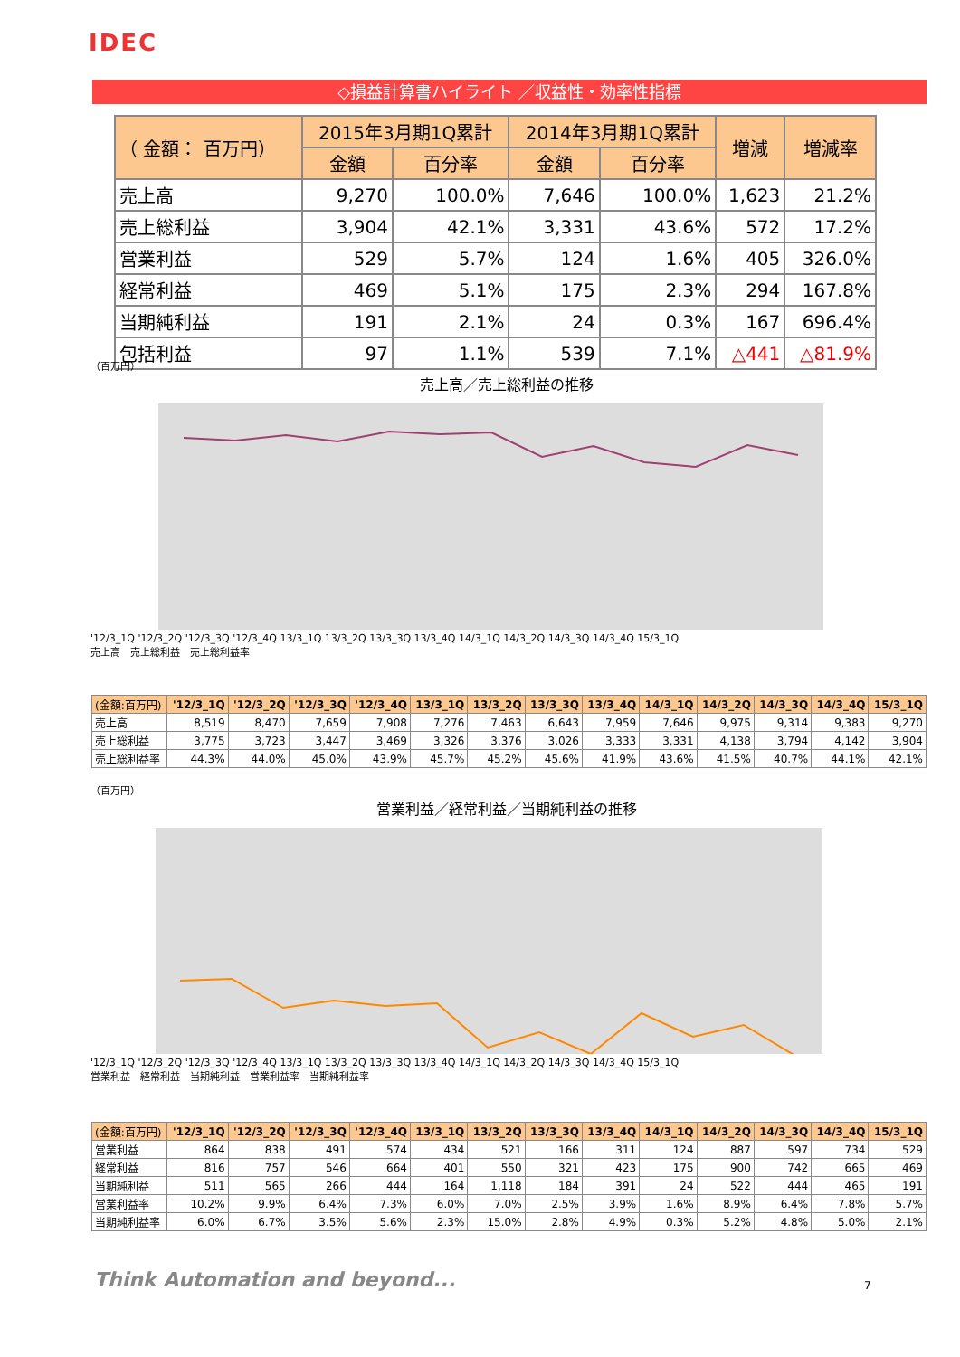IDEC
◇損益計算書ハイライト ／収益性・効率性指標
| （ 金額： 百万円） | 2015年3月期1Q累計 | | 2014年3月期1Q累計 | | 増減 | 増減率 |
| --- | --- | --- | --- | --- | --- | --- |
| | 金額 | 百分率 | 金額 | 百分率 | | |
| 売上高 | 9,270 | 100.0% | 7,646 | 100.0% | 1,623 | 21.2% |
| 売上総利益 | 3,904 | 42.1% | 3,331 | 43.6% | 572 | 17.2% |
| 営業利益 | 529 | 5.7% | 124 | 1.6% | 405 | 326.0% |
| 経常利益 | 469 | 5.1% | 175 | 2.3% | 294 | 167.8% |
| 当期純利益 | 191 | 2.1% | 24 | 0.3% | 167 | 696.4% |
| 包括利益 | 97 | 1.1% | 539 | 7.1% | △441 | △81.9% |
（百万円）
売上高／売上総利益の推移
'12/3_1Q '12/3_2Q '12/3_3Q '12/3_4Q 13/3_1Q 13/3_2Q 13/3_3Q 13/3_4Q 14/3_1Q 14/3_2Q 14/3_3Q 14/3_4Q 15/3_1Q
売上高　売上総利益　売上総利益率
| (金額:百万円) | '12/3_1Q | '12/3_2Q | '12/3_3Q | '12/3_4Q | 13/3_1Q | 13/3_2Q | 13/3_3Q | 13/3_4Q | 14/3_1Q | 14/3_2Q | 14/3_3Q | 14/3_4Q | 15/3_1Q |
| --- | --- | --- | --- | --- | --- | --- | --- | --- | --- | --- | --- | --- | --- |
| 売上高 | 8,519 | 8,470 | 7,659 | 7,908 | 7,276 | 7,463 | 6,643 | 7,959 | 7,646 | 9,975 | 9,314 | 9,383 | 9,270 |
| 売上総利益 | 3,775 | 3,723 | 3,447 | 3,469 | 3,326 | 3,376 | 3,026 | 3,333 | 3,331 | 4,138 | 3,794 | 4,142 | 3,904 |
| 売上総利益率 | 44.3% | 44.0% | 45.0% | 43.9% | 45.7% | 45.2% | 45.6% | 41.9% | 43.6% | 41.5% | 40.7% | 44.1% | 42.1% |
（百万円）
営業利益／経常利益／当期純利益の推移
'12/3_1Q '12/3_2Q '12/3_3Q '12/3_4Q 13/3_1Q 13/3_2Q 13/3_3Q 13/3_4Q 14/3_1Q 14/3_2Q 14/3_3Q 14/3_4Q 15/3_1Q
営業利益　経常利益　当期純利益　営業利益率　当期純利益率
| (金額:百万円) | '12/3_1Q | '12/3_2Q | '12/3_3Q | '12/3_4Q | 13/3_1Q | 13/3_2Q | 13/3_3Q | 13/3_4Q | 14/3_1Q | 14/3_2Q | 14/3_3Q | 14/3_4Q | 15/3_1Q |
| --- | --- | --- | --- | --- | --- | --- | --- | --- | --- | --- | --- | --- | --- |
| 営業利益 | 864 | 838 | 491 | 574 | 434 | 521 | 166 | 311 | 124 | 887 | 597 | 734 | 529 |
| 経常利益 | 816 | 757 | 546 | 664 | 401 | 550 | 321 | 423 | 175 | 900 | 742 | 665 | 469 |
| 当期純利益 | 511 | 565 | 266 | 444 | 164 | 1,118 | 184 | 391 | 24 | 522 | 444 | 465 | 191 |
| 営業利益率 | 10.2% | 9.9% | 6.4% | 7.3% | 6.0% | 7.0% | 2.5% | 3.9% | 1.6% | 8.9% | 6.4% | 7.8% | 5.7% |
| 当期純利益率 | 6.0% | 6.7% | 3.5% | 5.6% | 2.3% | 15.0% | 2.8% | 4.9% | 0.3% | 5.2% | 4.8% | 5.0% | 2.1% |
Think Automation and beyond... 7